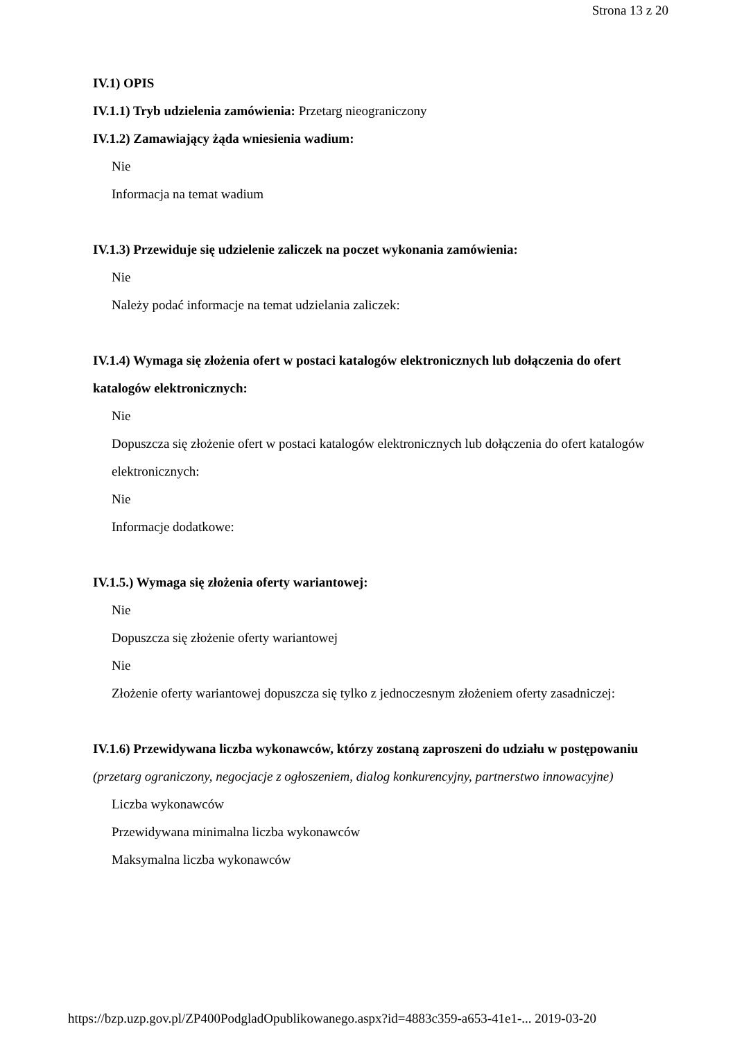Strona 13 z 20
IV.1) OPIS
IV.1.1) Tryb udzielenia zamówienia: Przetarg nieograniczony
IV.1.2) Zamawiający żąda wniesienia wadium:
Nie
Informacja na temat wadium
IV.1.3) Przewiduje się udzielenie zaliczek na poczet wykonania zamówienia:
Nie
Należy podać informacje na temat udzielania zaliczek:
IV.1.4) Wymaga się złożenia ofert w postaci katalogów elektronicznych lub dołączenia do ofert katalogów elektronicznych:
Nie
Dopuszcza się złożenie ofert w postaci katalogów elektronicznych lub dołączenia do ofert katalogów elektronicznych:
Nie
Informacje dodatkowe:
IV.1.5.) Wymaga się złożenia oferty wariantowej:
Nie
Dopuszcza się złożenie oferty wariantowej
Nie
Złożenie oferty wariantowej dopuszcza się tylko z jednoczesnym złożeniem oferty zasadniczej:
IV.1.6) Przewidywana liczba wykonawców, którzy zostaną zaproszeni do udziału w postępowaniu
(przetarg ograniczony, negocjacje z ogłoszeniem, dialog konkurencyjny, partnerstwo innowacyjne)
Liczba wykonawców
Przewidywana minimalna liczba wykonawców
Maksymalna liczba wykonawców
https://bzp.uzp.gov.pl/ZP400PodgladOpublikowanego.aspx?id=4883c359-a653-41e1-... 2019-03-20